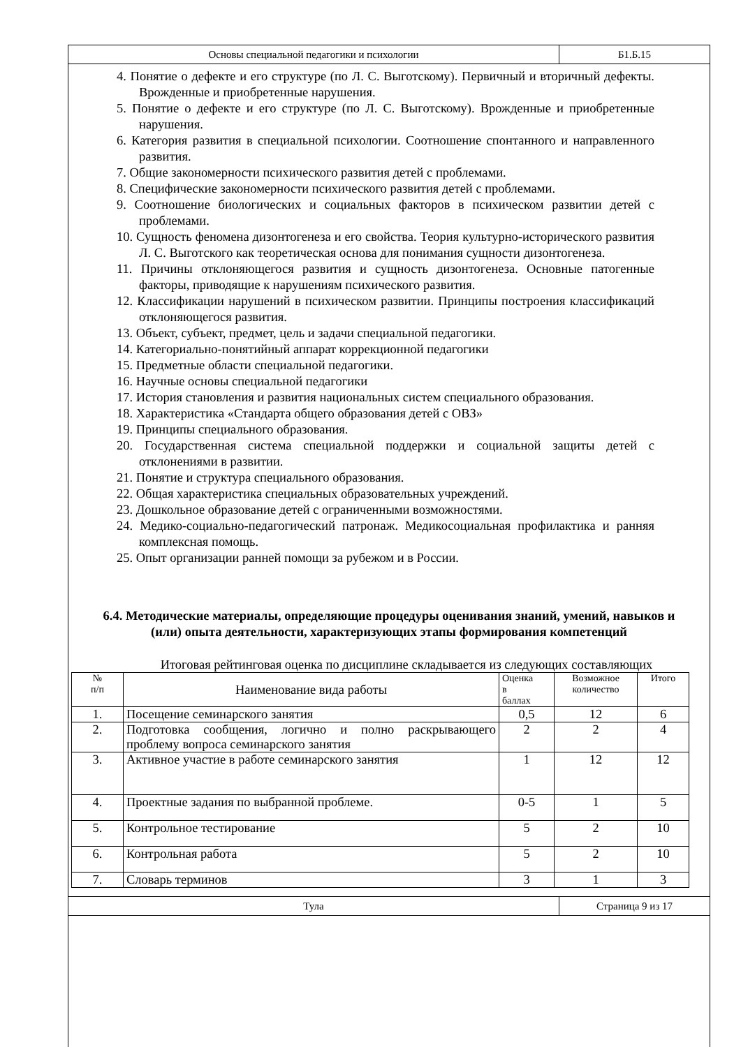| Основы специальной педагогики и психологии | Б1.Б.15 |
4. Понятие о дефекте и его структуре (по Л. С. Выготскому). Первичный и вторичный дефекты. Врожденные и приобретенные нарушения.
5. Понятие о дефекте и его структуре (по Л. С. Выготскому). Врожденные и приобретенные нарушения.
6. Категория развития в специальной психологии. Соотношение спонтанного и направленного развития.
7. Общие закономерности психического развития детей с проблемами.
8. Специфические закономерности психического развития детей с проблемами.
9. Соотношение биологических и социальных факторов в психическом развитии детей с проблемами.
10. Сущность феномена дизонтогенеза и его свойства. Теория культурно-исторического развития Л. С. Выготского как теоретическая основа для понимания сущности дизонтогенеза.
11. Причины отклоняющегося развития и сущность дизонтогенеза. Основные патогенные факторы, приводящие к нарушениям психического развития.
12. Классификации нарушений в психическом развитии. Принципы построения классификаций отклоняющегося развития.
13. Объект, субъект, предмет, цель и задачи специальной педагогики.
14. Категориально-понятийный аппарат коррекционной педагогики
15. Предметные области специальной педагогики.
16. Научные основы специальной педагогики
17. История становления и развития национальных систем специального образования.
18. Характеристика «Стандарта общего образования детей с ОВЗ»
19. Принципы специального образования.
20. Государственная система специальной поддержки и социальной защиты детей с отклонениями в развитии.
21. Понятие и структура специального образования.
22. Общая характеристика специальных образовательных учреждений.
23. Дошкольное образование детей с ограниченными возможностями.
24. Медико-социально-педагогический патронаж. Медикосоциальная профилактика и ранняя комплексная помощь.
25. Опыт организации ранней помощи за рубежом и в России.
6.4. Методические материалы, определяющие процедуры оценивания знаний, умений, навыков и (или) опыта деятельности, характеризующих этапы формирования компетенций
Итоговая рейтинговая оценка по дисциплине складывается из следующих составляющих
| № п/п | Наименование вида работы | Оценка в баллах | Возможное количество | Итого |
| 1. | Посещение семинарского занятия | 0,5 | 12 | 6 |
| 2. | Подготовка сообщения, логично и полно раскрывающего проблему вопроса семинарского занятия | 2 | 2 | 4 |
| 3. | Активное участие в работе семинарского занятия | 1 | 12 | 12 |
| 4. | Проектные задания по выбранной проблеме. | 0-5 | 1 | 5 |
| 5. | Контрольное тестирование | 5 | 2 | 10 |
| 6. | Контрольная работа | 5 | 2 | 10 |
| 7. | Словарь терминов | 3 | 1 | 3 |
| Тула | Страница 9 из 17 |